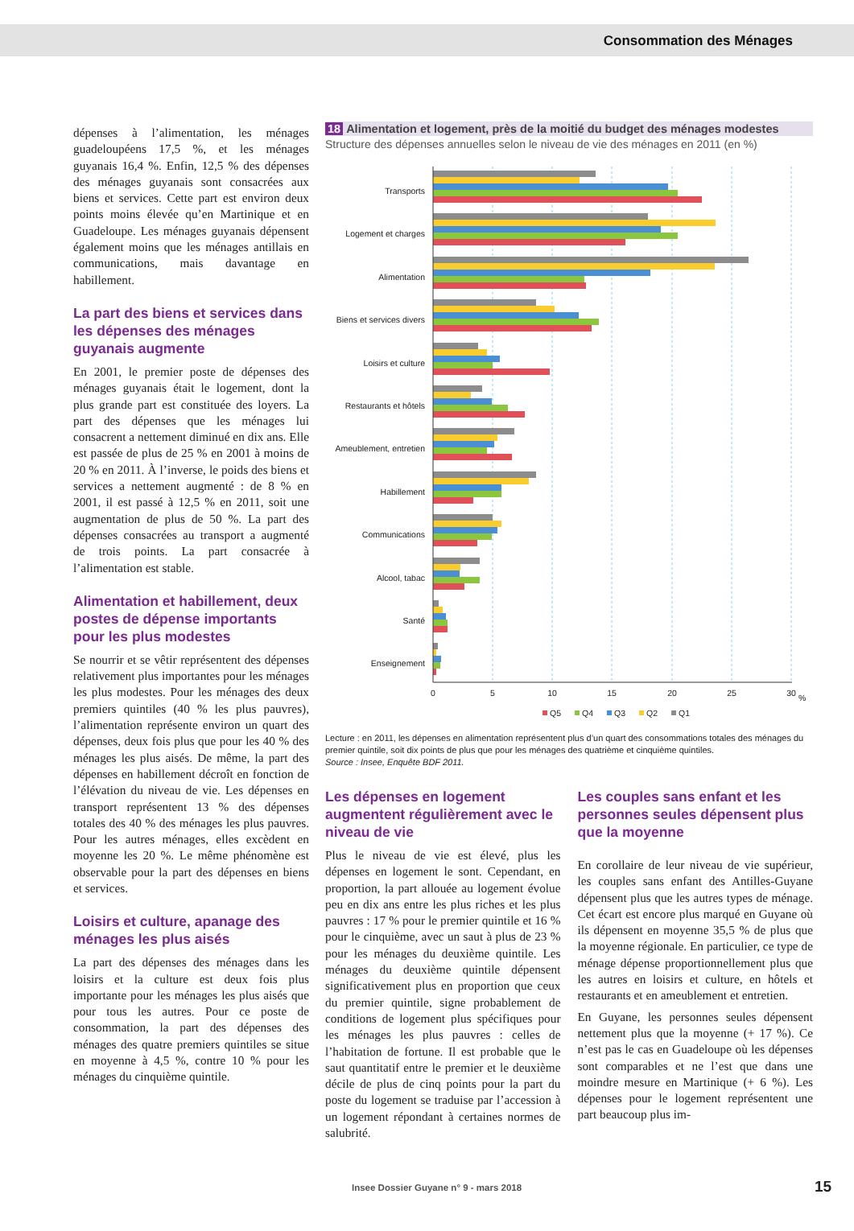Consommation des Ménages
dépenses à l’alimentation, les ménages guadeloupéens 17,5 %, et les ménages guyanais 16,4 %. Enfin, 12,5 % des dépenses des ménages guyanais sont consacrées aux biens et services. Cette part est environ deux points moins élevée qu’en Martinique et en Guadeloupe. Les ménages guyanais dépensent également moins que les ménages antillais en communications, mais davantage en habillement.
La part des biens et services dans les dépenses des ménages guyanais augmente
En 2001, le premier poste de dépenses des ménages guyanais était le logement, dont la plus grande part est constituée des loyers. La part des dépenses que les ménages lui consacrent a nettement diminué en dix ans. Elle est passée de plus de 25 % en 2001 à moins de 20 % en 2011. À l’inverse, le poids des biens et services a nettement augmenté : de 8 % en 2001, il est passé à 12,5 % en 2011, soit une augmentation de plus de 50 %. La part des dépenses consacrées au transport a augmenté de trois points. La part consacrée à l’alimentation est stable.
Alimentation et habillement, deux postes de dépense importants pour les plus modestes
Se nourrir et se vêtir représentent des dépenses relativement plus importantes pour les ménages les plus modestes. Pour les ménages des deux premiers quintiles (40 % les plus pauvres), l’alimentation représente environ un quart des dépenses, deux fois plus que pour les 40 % des ménages les plus aisés. De même, la part des dépenses en habillement décroît en fonction de l’élévation du niveau de vie. Les dépenses en transport représentent 13 % des dépenses totales des 40 % des ménages les plus pauvres. Pour les autres ménages, elles excèdent en moyenne les 20 %. Le même phénomène est observable pour la part des dépenses en biens et services.
Loisirs et culture, apanage des ménages les plus aisés
La part des dépenses des ménages dans les loisirs et la culture est deux fois plus importante pour les ménages les plus aisés que pour tous les autres. Pour ce poste de consommation, la part des dépenses des ménages des quatre premiers quintiles se situe en moyenne à 4,5 %, contre 10 % pour les ménages du cinquième quintile.
18 Alimentation et logement, près de la moitié du budget des ménages modestes
Structure des dépenses annuelles selon le niveau de vie des ménages en 2011 (en %)
Transports
Logement et charges
Alimentation
Biens et services divers
Loisirs et culture
Restaurants et hôtels
Ameublement, entretien
Habillement
Communications
Alcool, tabac
Santé
Enseignement
0
5
10
15
20
25
30
%
Q5
Q4
Q3
Q2
Q1
Lecture : en 2011, les dépenses en alimentation représentent plus d’un quart des consommations totales des ménages du premier quintile, soit dix points de plus que pour les ménages des quatrième et cinquième quintiles.
Source : Insee, Enquête BDF 2011.
Les dépenses en logement augmentent régulièrement avec le niveau de vie
Plus le niveau de vie est élevé, plus les dépenses en logement le sont. Cependant, en proportion, la part allouée au logement évolue peu en dix ans entre les plus riches et les plus pauvres : 17 % pour le premier quintile et 16 % pour le cinquième, avec un saut à plus de 23 % pour les ménages du deuxième quintile. Les ménages du deuxième quintile dépensent significativement plus en proportion que ceux du premier quintile, signe probablement de conditions de logement plus spécifiques pour les ménages les plus pauvres : celles de l’habitation de fortune. Il est probable que le saut quantitatif entre le premier et le deuxième décile de plus de cinq points pour la part du poste du logement se traduise par l’accession à un logement répondant à certaines normes de salubrité.
Les couples sans enfant et les personnes seules dépensent plus que la moyenne
En corollaire de leur niveau de vie supérieur, les couples sans enfant des Antilles-Guyane dépensent plus que les autres types de ménage. Cet écart est encore plus marqué en Guyane où ils dépensent en moyenne 35,5 % de plus que la moyenne régionale. En particulier, ce type de ménage dépense proportionnellement plus que les autres en loisirs et culture, en hôtels et restaurants et en ameublement et entretien.
En Guyane, les personnes seules dépensent nettement plus que la moyenne (+ 17 %). Ce n’est pas le cas en Guadeloupe où les dépenses sont comparables et ne l’est que dans une moindre mesure en Martinique (+ 6 %). Les dépenses pour le logement représentent une part beaucoup plus im-
Insee Dossier Guyane n° 9 - mars 2018
15